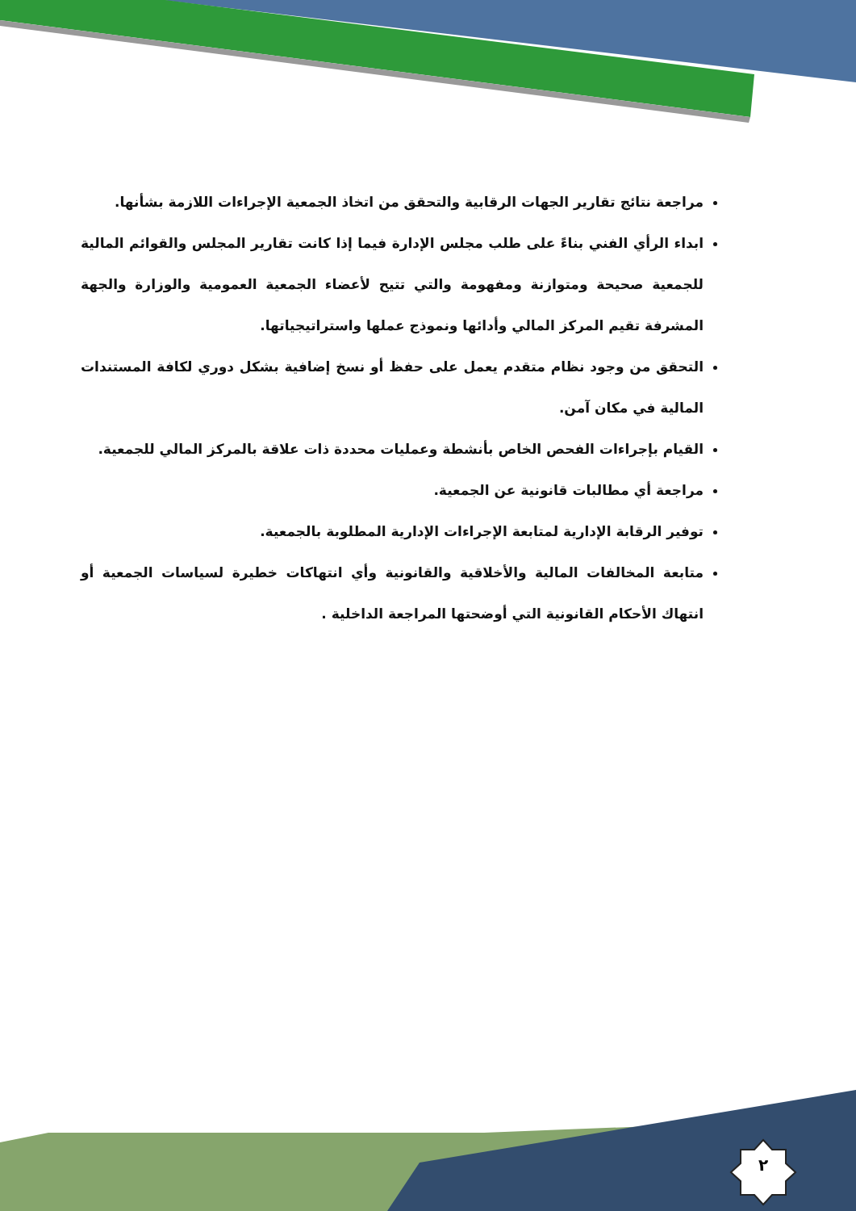مراجعة نتائج تقارير الجهات الرقابية والتحقق من اتخاذ الجمعية الإجراءات اللازمة بشأنها.
ابداء الرأي الفني بناءً على طلب مجلس الإدارة فيما إذا كانت تقارير المجلس والقوائم المالية للجمعية صحيحة ومتوازنة ومفهومة والتي تتيح لأعضاء الجمعية العمومية والوزارة والجهة المشرفة تقيم المركز المالي وأدائها ونموذج عملها واستراتيجياتها.
التحقق من وجود نظام متقدم يعمل على حفظ أو نسخ إضافية بشكل دوري لكافة المستندات المالية في مكان آمن.
القيام بإجراءات الفحص الخاص بأنشطة وعمليات محددة ذات علاقة بالمركز المالي للجمعية.
مراجعة أي مطالبات قانونية عن الجمعية.
توفير الرقابة الإدارية لمتابعة الإجراءات الإدارية المطلوبة بالجمعية.
متابعة المخالفات المالية والأخلاقية والقانونية وأي انتهاكات خطيرة لسياسات الجمعية أو انتهاك الأحكام القانونية التي أوضحتها المراجعة الداخلية .
٢